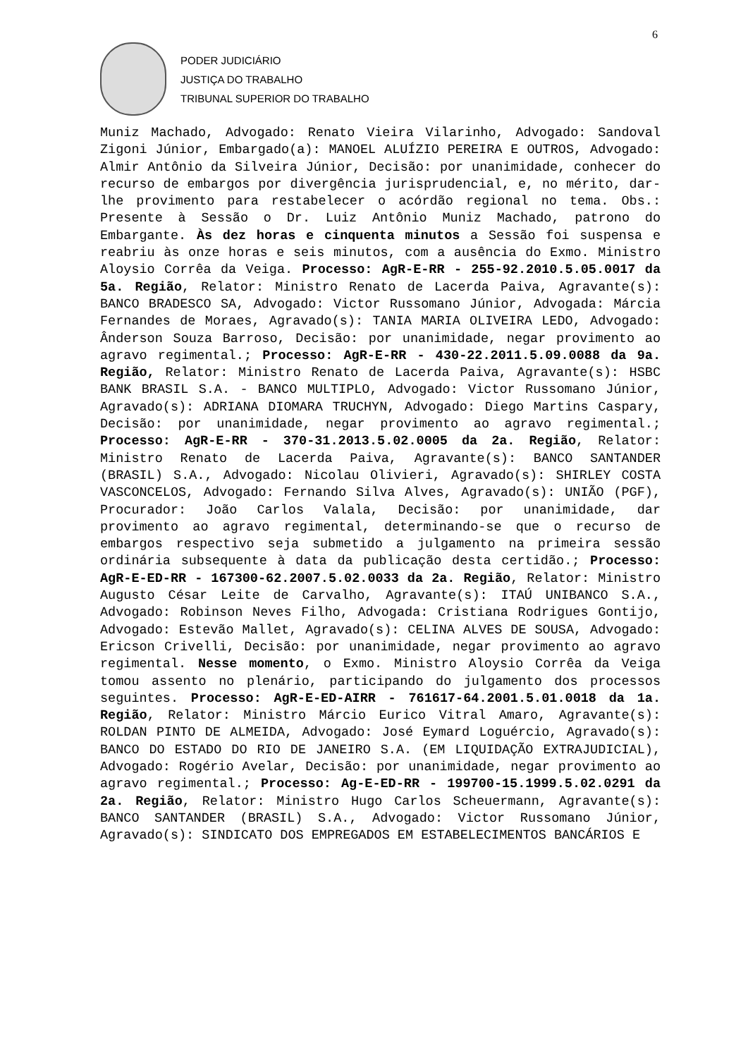6
PODER JUDICIÁRIO
JUSTIÇA DO TRABALHO
TRIBUNAL SUPERIOR DO TRABALHO
Muniz Machado, Advogado: Renato Vieira Vilarinho, Advogado: Sandoval Zigoni Júnior, Embargado(a): MANOEL ALUÍZIO PEREIRA E OUTROS, Advogado: Almir Antônio da Silveira Júnior, Decisão: por unanimidade, conhecer do recurso de embargos por divergência jurisprudencial, e, no mérito, dar-lhe provimento para restabelecer o acórdão regional no tema. Obs.: Presente à Sessão o Dr. Luiz Antônio Muniz Machado, patrono do Embargante. Às dez horas e cinquenta minutos a Sessão foi suspensa e reabriu às onze horas e seis minutos, com a ausência do Exmo. Ministro Aloysio Corrêa da Veiga. Processo: AgR-E-RR - 255-92.2010.5.05.0017 da 5a. Região, Relator: Ministro Renato de Lacerda Paiva, Agravante(s): BANCO BRADESCO SA, Advogado: Victor Russomano Júnior, Advogada: Márcia Fernandes de Moraes, Agravado(s): TANIA MARIA OLIVEIRA LEDO, Advogado: Ânderson Souza Barroso, Decisão: por unanimidade, negar provimento ao agravo regimental.; Processo: AgR-E-RR - 430-22.2011.5.09.0088 da 9a. Região, Relator: Ministro Renato de Lacerda Paiva, Agravante(s): HSBC BANK BRASIL S.A. - BANCO MULTIPLO, Advogado: Victor Russomano Júnior, Agravado(s): ADRIANA DIOMARA TRUCHYN, Advogado: Diego Martins Caspary, Decisão: por unanimidade, negar provimento ao agravo regimental.; Processo: AgR-E-RR - 370-31.2013.5.02.0005 da 2a. Região, Relator: Ministro Renato de Lacerda Paiva, Agravante(s): BANCO SANTANDER (BRASIL) S.A., Advogado: Nicolau Olivieri, Agravado(s): SHIRLEY COSTA VASCONCELOS, Advogado: Fernando Silva Alves, Agravado(s): UNIÃO (PGF), Procurador: João Carlos Valala, Decisão: por unanimidade, dar provimento ao agravo regimental, determinando-se que o recurso de embargos respectivo seja submetido a julgamento na primeira sessão ordinária subsequente à data da publicação desta certidão.; Processo: AgR-E-ED-RR - 167300-62.2007.5.02.0033 da 2a. Região, Relator: Ministro Augusto César Leite de Carvalho, Agravante(s): ITAÚ UNIBANCO S.A., Advogado: Robinson Neves Filho, Advogada: Cristiana Rodrigues Gontijo, Advogado: Estevão Mallet, Agravado(s): CELINA ALVES DE SOUSA, Advogado: Ericson Crivelli, Decisão: por unanimidade, negar provimento ao agravo regimental. Nesse momento, o Exmo. Ministro Aloysio Corrêa da Veiga tomou assento no plenário, participando do julgamento dos processos seguintes. Processo: AgR-E-ED-AIRR - 761617-64.2001.5.01.0018 da 1a. Região, Relator: Ministro Márcio Eurico Vitral Amaro, Agravante(s): ROLDAN PINTO DE ALMEIDA, Advogado: José Eymard Loguércio, Agravado(s): BANCO DO ESTADO DO RIO DE JANEIRO S.A. (EM LIQUIDAÇÃO EXTRAJUDICIAL), Advogado: Rogério Avelar, Decisão: por unanimidade, negar provimento ao agravo regimental.; Processo: Ag-E-ED-RR - 199700-15.1999.5.02.0291 da 2a. Região, Relator: Ministro Hugo Carlos Scheuermann, Agravante(s): BANCO SANTANDER (BRASIL) S.A., Advogado: Victor Russomano Júnior, Agravado(s): SINDICATO DOS EMPREGADOS EM ESTABELECIMENTOS BANCÁRIOS E